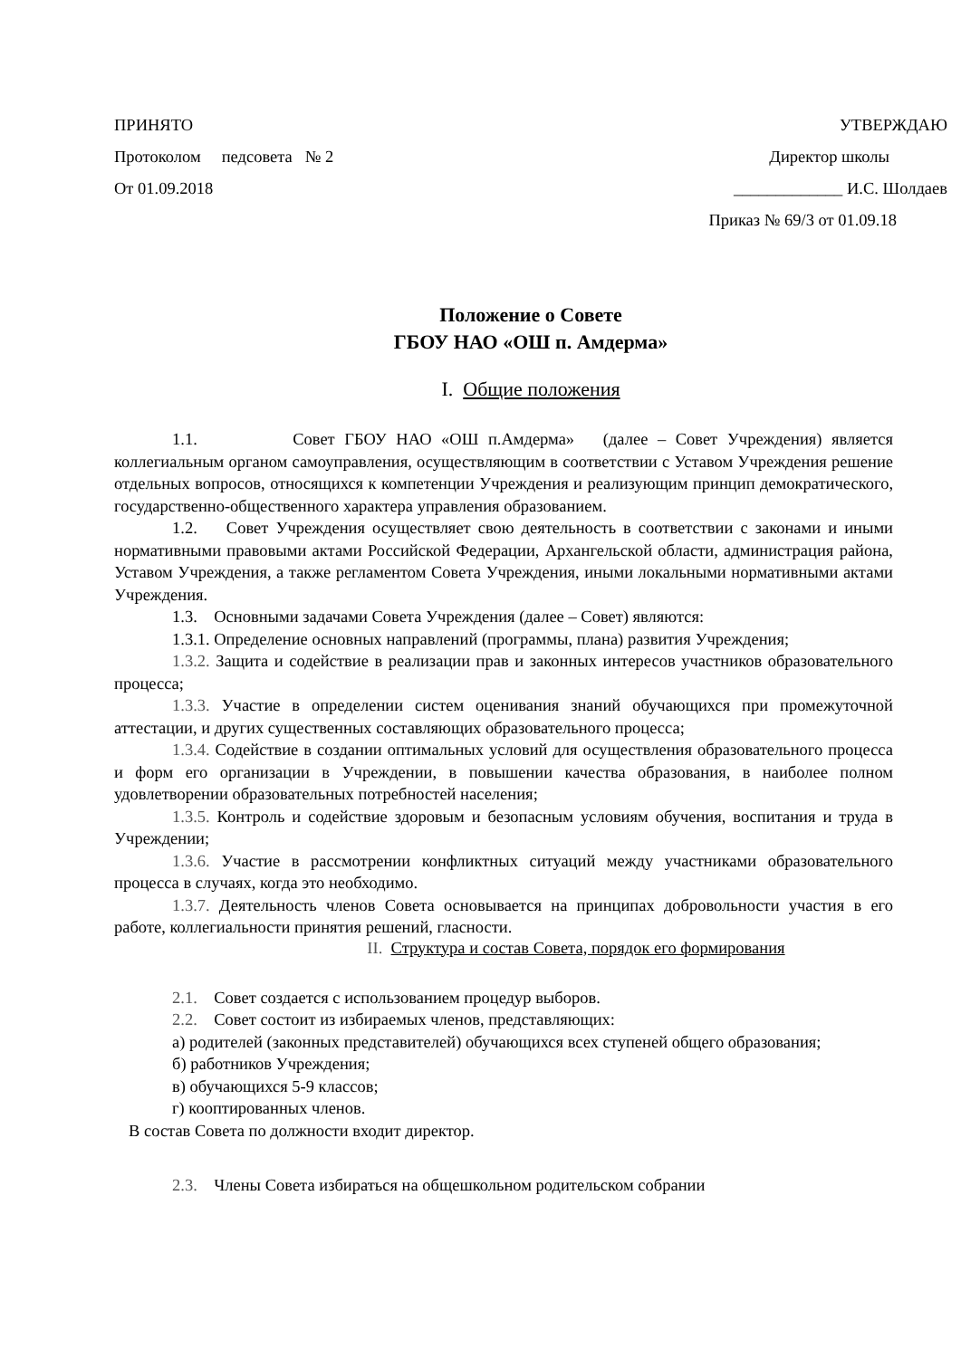ПРИНЯТО УТВЕРЖДАЮ
Протоколом педсовета № 2 Директор школы
От 01.09.2018 _____________ И.С. Шолдаев
Приказ № 69/3 от 01.09.18
Положение о Совете
ГБОУ НАО «ОШ п. Амдерма»
I. Общие положения
1.1. Совет ГБОУ НАО «ОШ п.Амдерма» (далее – Совет Учреждения) является коллегиальным органом самоуправления, осуществляющим в соответствии с Уставом Учреждения решение отдельных вопросов, относящихся к компетенции Учреждения и реализующим принцип демократического, государственно-общественного характера управления образованием.
1.2. Совет Учреждения осуществляет свою деятельность в соответствии с законами и иными нормативными правовыми актами Российской Федерации, Архангельской области, администрация района, Уставом Учреждения, а также регламентом Совета Учреждения, иными локальными нормативными актами Учреждения.
1.3. Основными задачами Совета Учреждения (далее – Совет) являются:
1.3.1. Определение основных направлений (программы, плана) развития Учреждения;
1.3.2. Защита и содействие в реализации прав и законных интересов участников образовательного процесса;
1.3.3. Участие в определении систем оценивания знаний обучающихся при промежуточной аттестации, и других существенных составляющих образовательного процесса;
1.3.4. Содействие в создании оптимальных условий для осуществления образовательного процесса и форм его организации в Учреждении, в повышении качества образования, в наиболее полном удовлетворении образовательных потребностей населения;
1.3.5. Контроль и содействие здоровым и безопасным условиям обучения, воспитания и труда в Учреждении;
1.3.6. Участие в рассмотрении конфликтных ситуаций между участниками образовательного процесса в случаях, когда это необходимо.
1.3.7. Деятельность членов Совета основывается на принципах добровольности участия в его работе, коллегиальности принятия решений, гласности.
II. Структура и состав Совета, порядок его формирования
2.1. Совет создается с использованием процедур выборов.
2.2. Совет состоит из избираемых членов, представляющих:
а) родителей (законных представителей) обучающихся всех ступеней общего образования;
б) работников Учреждения;
в) обучающихся 5-9 классов;
г) кооптированных членов.
В состав Совета по должности входит директор.
2.3. Члены Совета избираться на общешкольном родительском собрании